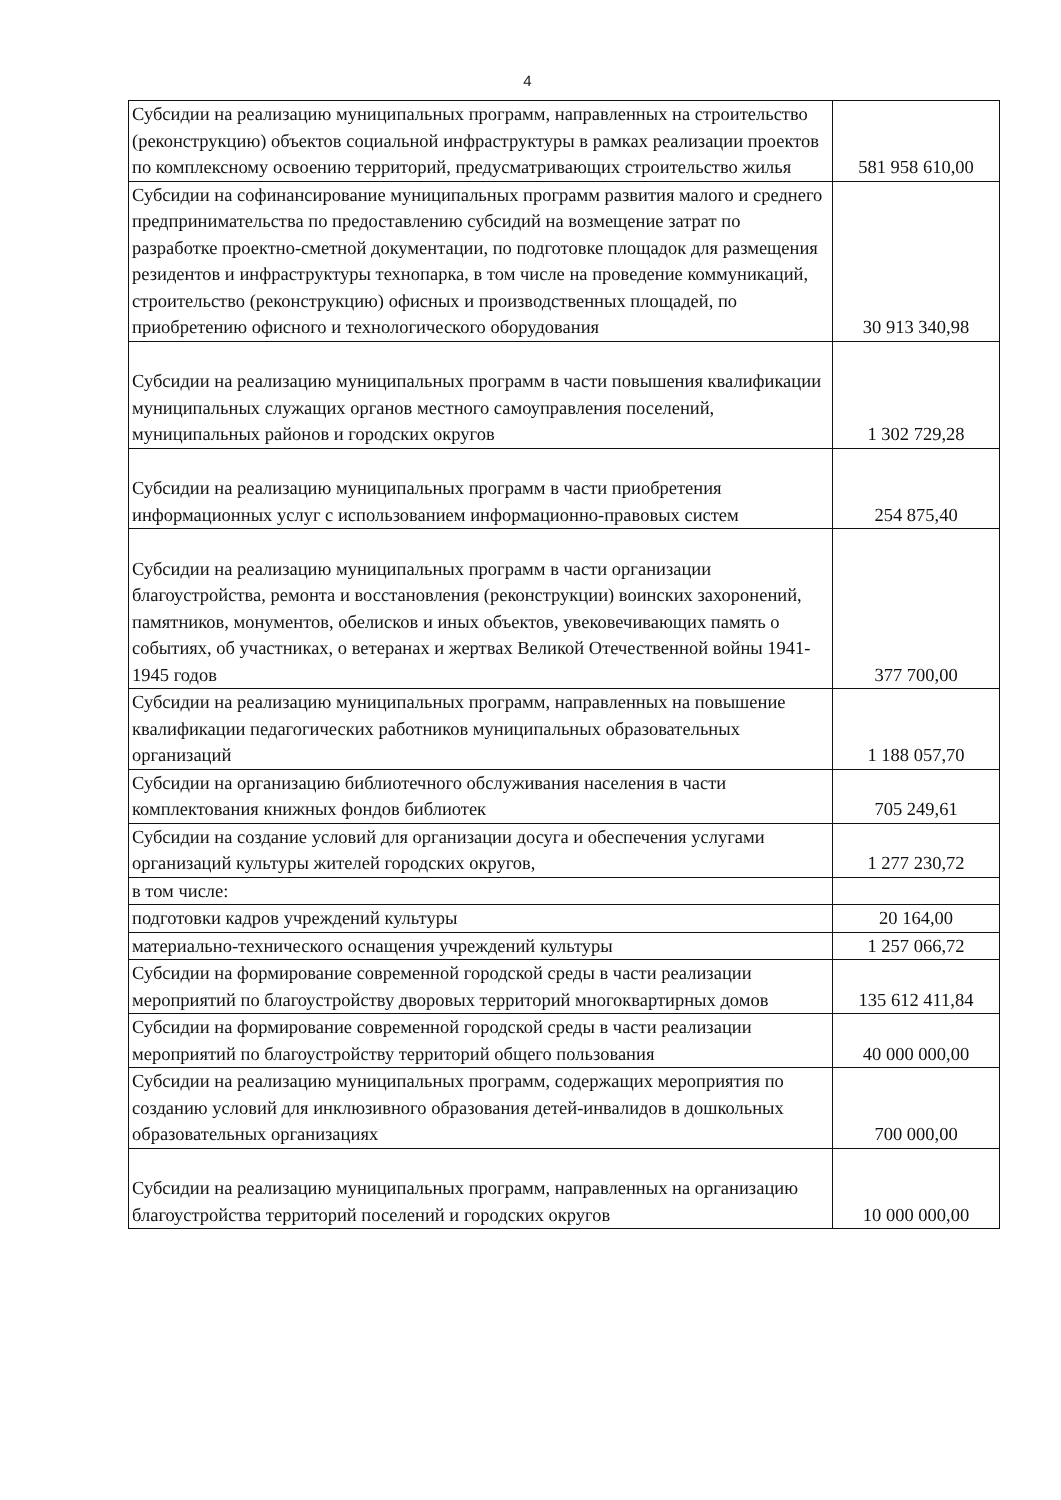4
| Субсидии на реализацию муниципальных программ, направленных на строительство (реконструкцию) объектов социальной инфраструктуры в рамках реализации проектов по комплексному освоению территорий, предусматривающих строительство жилья | 581 958 610,00 |
| Субсидии на софинансирование муниципальных программ развития малого и среднего предпринимательства по предоставлению субсидий на возмещение затрат по разработке проектно-сметной документации, по подготовке площадок для размещения резидентов и инфраструктуры технопарка, в том числе на проведение коммуникаций, строительство (реконструкцию) офисных и производственных площадей, по приобретению офисного и технологического оборудования | 30 913 340,98 |
| Субсидии на реализацию муниципальных программ в части повышения квалификации муниципальных служащих органов местного самоуправления поселений, муниципальных районов и городских округов | 1 302 729,28 |
| Субсидии на реализацию муниципальных программ в части приобретения информационных услуг с использованием информационно-правовых систем | 254 875,40 |
| Субсидии на реализацию муниципальных программ в части организации благоустройства, ремонта и восстановления (реконструкции) воинских захоронений, памятников, монументов, обелисков и иных объектов, увековечивающих память о событиях, об участниках, о ветеранах и жертвах Великой Отечественной войны 1941-1945 годов | 377 700,00 |
| Субсидии на реализацию муниципальных программ, направленных на повышение квалификации педагогических работников муниципальных образовательных организаций | 1 188 057,70 |
| Субсидии на организацию библиотечного обслуживания населения в части комплектования книжных фондов библиотек | 705 249,61 |
| Субсидии на создание условий для организации досуга и обеспечения услугами организаций культуры жителей городских округов, | 1 277 230,72 |
| в том числе: | |
| подготовки кадров учреждений культуры | 20 164,00 |
| материально-технического оснащения учреждений культуры | 1 257 066,72 |
| Субсидии на формирование современной городской среды в части реализации мероприятий по благоустройству дворовых территорий многоквартирных домов | 135 612 411,84 |
| Субсидии на формирование современной городской среды в части реализации мероприятий по благоустройству территорий общего пользования | 40 000 000,00 |
| Субсидии на реализацию муниципальных программ, содержащих мероприятия по созданию условий для инклюзивного образования детей-инвалидов в дошкольных образовательных организациях | 700 000,00 |
| Субсидии на реализацию муниципальных программ, направленных на организацию благоустройства территорий поселений и городских округов | 10 000 000,00 |